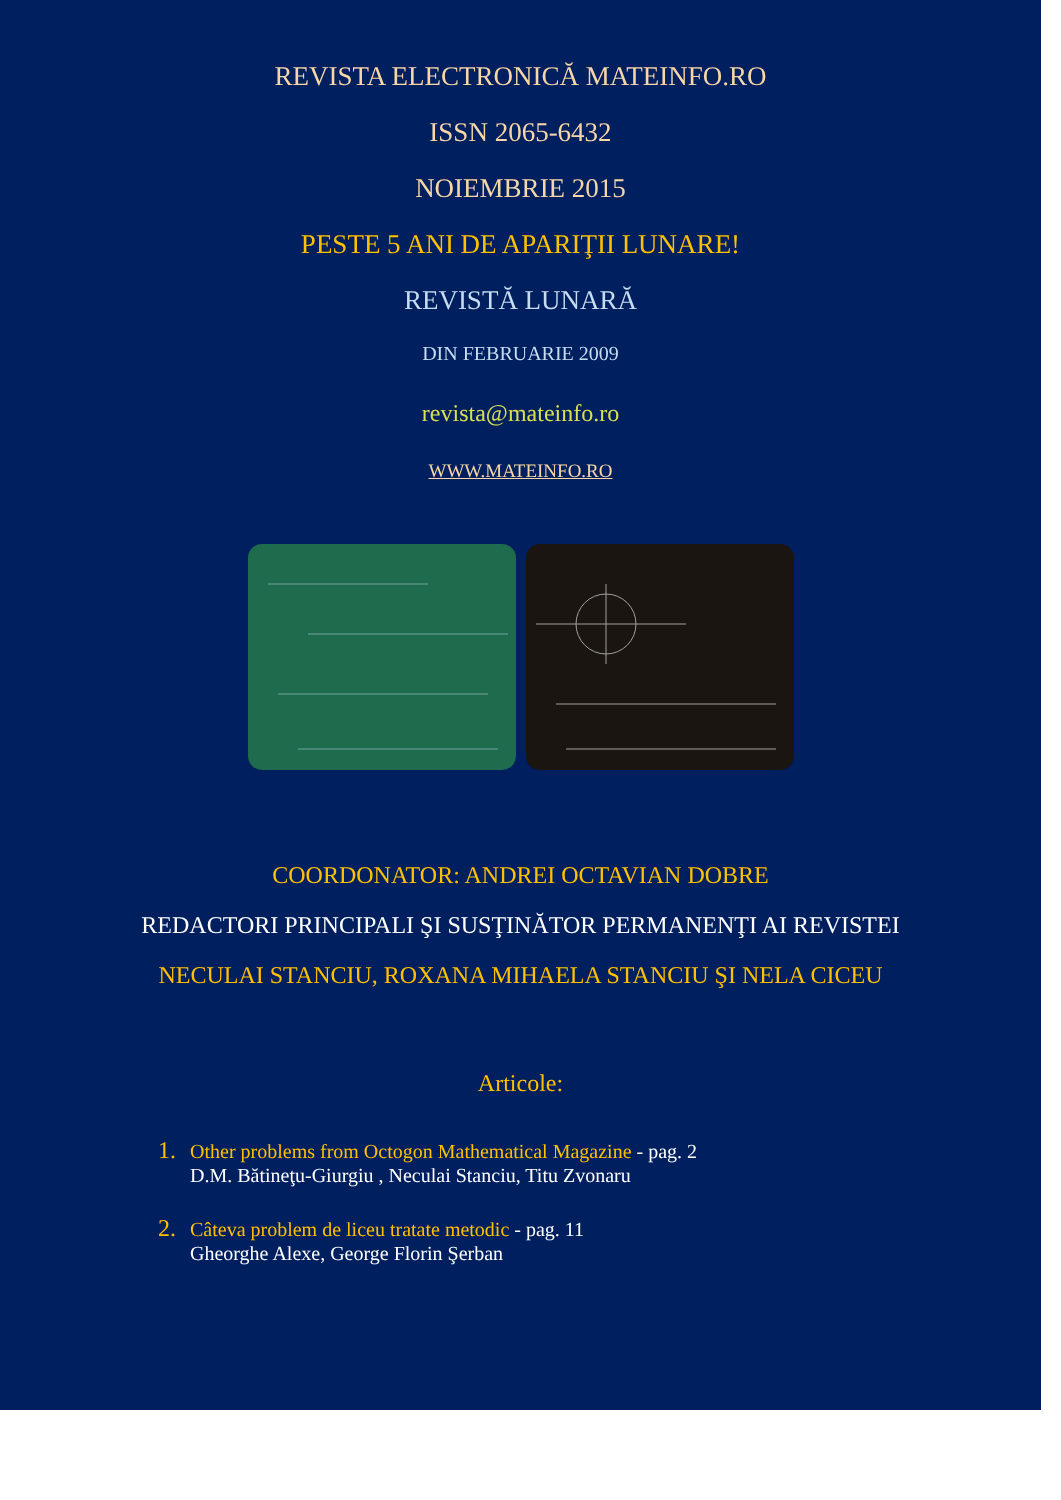REVISTA ELECTRONICĂ MATEINFO.RO
ISSN 2065-6432
NOIEMBRIE 2015
PESTE 5 ANI DE APARIŢII LUNARE!
REVISTĂ LUNARĂ
DIN FEBRUARIE 2009
revista@mateinfo.ro
WWW.MATEINFO.RO
COORDONATOR: ANDREI OCTAVIAN DOBRE
REDACTORI PRINCIPALI ŞI SUSŢINĂTOR PERMANENŢI AI REVISTEI
NECULAI STANCIU, ROXANA MIHAELA STANCIU ŞI NELA CICEU
Articole:
1. Other problems from Octogon Mathematical Magazine - pag. 2
D.M. Bătineţu-Giurgiu , Neculai Stanciu, Titu Zvonaru
2. Câteva problem de liceu tratate metodic - pag. 11
Gheorghe Alexe, George Florin Şerban